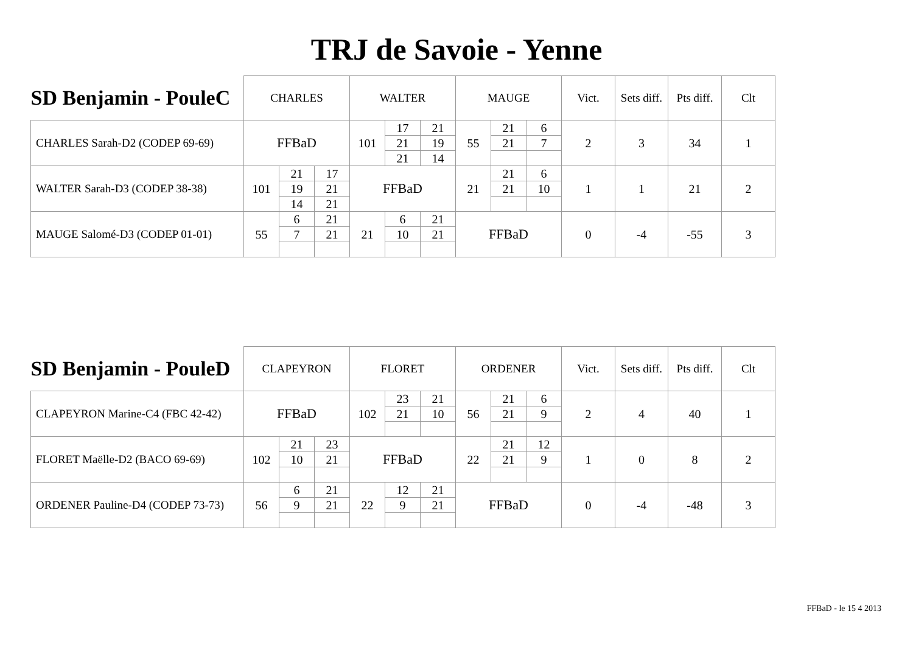TRJ de Savoie - Yenne
| SD Benjamin - PouleC | CHARLES | | | WALTER | | | MAUGE | | | Vict. | Sets diff. | Pts diff. | Clt |
| --- | --- | --- | --- | --- | --- | --- | --- | --- | --- | --- | --- | --- | --- |
| CHARLES Sarah-D2 (CODEP 69-69) | FFBaD | | | 101 | 17 | 21 | 55 | 21 | 6 | 2 | 3 | 34 | 1 |
| | | | | | 21 | 19 | | 21 | 7 | | | | |
| | | | | | 21 | 14 | | | | | | | |
| WALTER Sarah-D3 (CODEP 38-38) | 101 | 21 | 17 | FFBaD | | | 21 | 21 | 6 | 1 | 1 | 21 | 2 |
| | | 19 | 21 | | | | | 21 | 10 | | | | |
| | | 14 | 21 | | | | | | | | | | |
| MAUGE Salomé-D3 (CODEP 01-01) | 55 | 6 | 21 | 21 | 6 | 21 | FFBaD | | | 0 | -4 | -55 | 3 |
| | | 7 | 21 | | 10 | 21 | | | | | | | |
| SD Benjamin - PouleD | CLAPEYRON | | | FLORET | | | ORDENER | | | Vict. | Sets diff. | Pts diff. | Clt |
| --- | --- | --- | --- | --- | --- | --- | --- | --- | --- | --- | --- | --- | --- |
| CLAPEYRON Marine-C4 (FBC 42-42) | FFBaD | | | 102 | 23 | 21 | 56 | 21 | 6 | 2 | 4 | 40 | 1 |
| | | | | | 21 | 10 | | 21 | 9 | | | | |
| FLORET Maëlle-D2 (BACO 69-69) | 102 | 21 | 23 | FFBaD | | | 22 | 21 | 12 | 1 | 0 | 8 | 2 |
| | | 10 | 21 | | | | | 21 | 9 | | | | |
| ORDENER Pauline-D4 (CODEP 73-73) | 56 | 6 | 21 | 22 | 12 | 21 | FFBaD | | | 0 | -4 | -48 | 3 |
| | | 9 | 21 | | 9 | 21 | | | | | | | |
FFBaD - le 15 4 2013